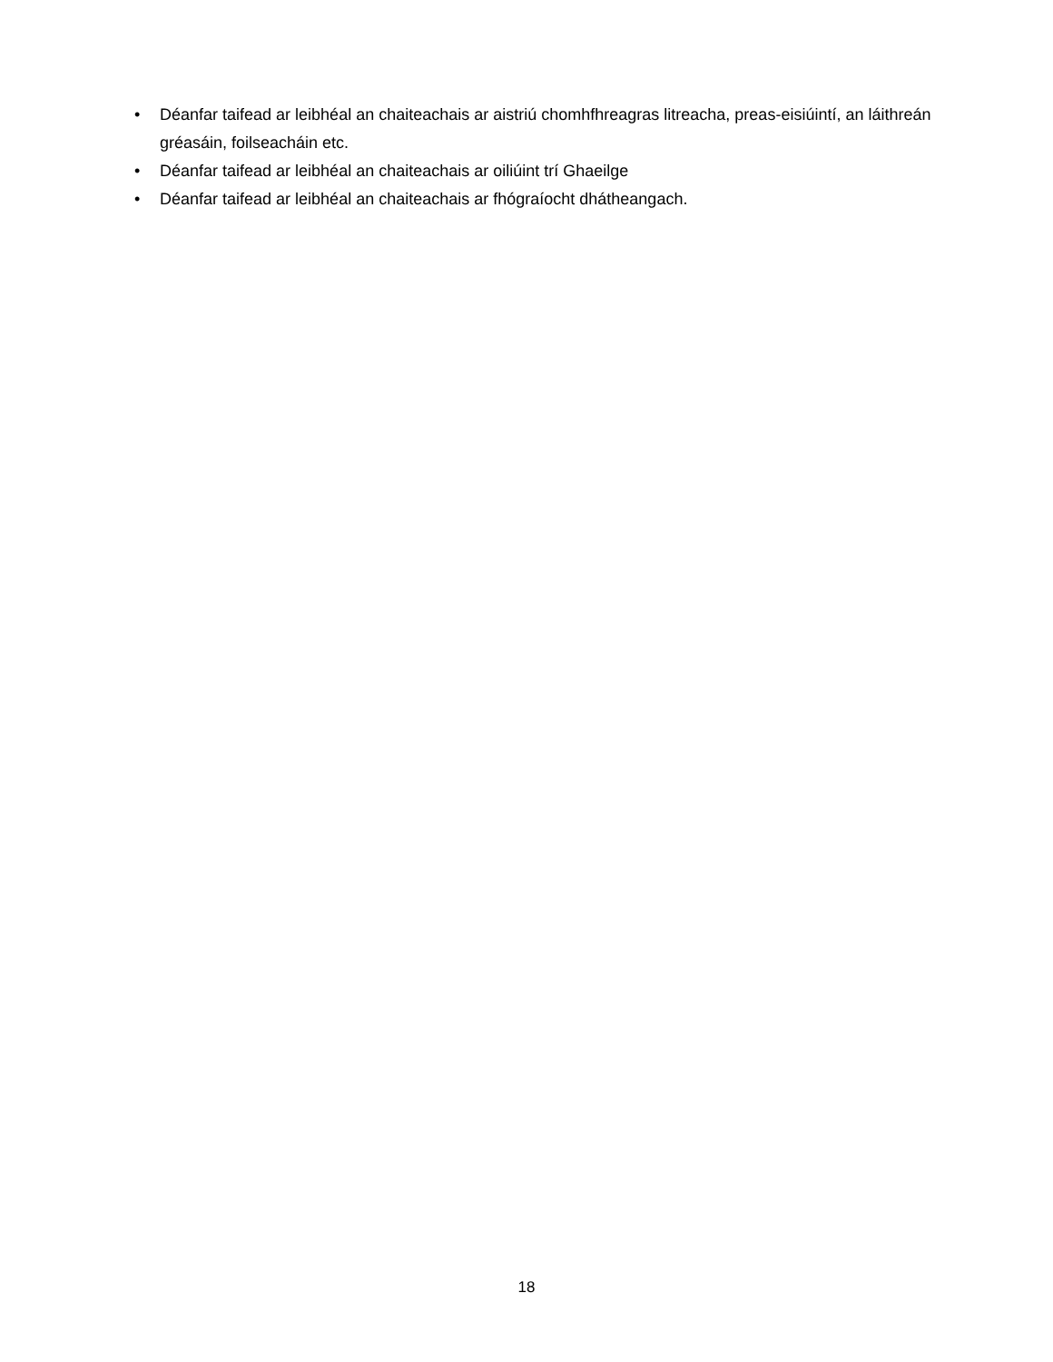• Déanfar taifead ar leibhéal an chaiteachais ar aistriú chomhfhreagras litreacha, preas-eisiúintí, an láithreán gréasáin, foilseacháin etc.
• Déanfar taifead ar leibhéal an chaiteachais ar oiliúint trí Ghaeilge
• Déanfar taifead ar leibhéal an chaiteachais ar fhógraíocht dhátheangach.
18